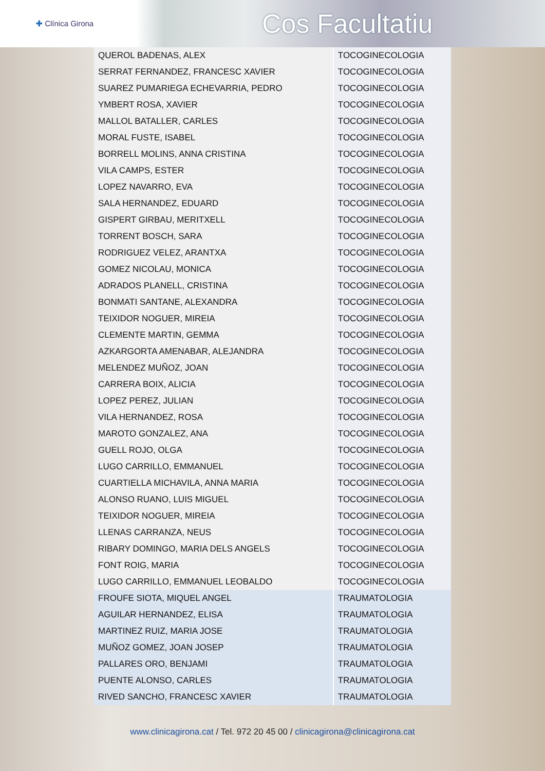✚ Clínica Girona
Cos Facultatiu
| QUEROL BADENAS, ALEX | TOCOGINECOLOGIA |
| SERRAT FERNANDEZ, FRANCESC XAVIER | TOCOGINECOLOGIA |
| SUAREZ PUMARIEGA ECHEVARRIA, PEDRO | TOCOGINECOLOGIA |
| YMBERT ROSA, XAVIER | TOCOGINECOLOGIA |
| MALLOL BATALLER, CARLES | TOCOGINECOLOGIA |
| MORAL FUSTE, ISABEL | TOCOGINECOLOGIA |
| BORRELL MOLINS, ANNA CRISTINA | TOCOGINECOLOGIA |
| VILA CAMPS, ESTER | TOCOGINECOLOGIA |
| LOPEZ NAVARRO, EVA | TOCOGINECOLOGIA |
| SALA HERNANDEZ, EDUARD | TOCOGINECOLOGIA |
| GISPERT GIRBAU, MERITXELL | TOCOGINECOLOGIA |
| TORRENT BOSCH, SARA | TOCOGINECOLOGIA |
| RODRIGUEZ VELEZ, ARANTXA | TOCOGINECOLOGIA |
| GOMEZ NICOLAU, MONICA | TOCOGINECOLOGIA |
| ADRADOS PLANELL, CRISTINA | TOCOGINECOLOGIA |
| BONMATI SANTANE, ALEXANDRA | TOCOGINECOLOGIA |
| TEIXIDOR NOGUER, MIREIA | TOCOGINECOLOGIA |
| CLEMENTE MARTIN, GEMMA | TOCOGINECOLOGIA |
| AZKARGORTA AMENABAR, ALEJANDRA | TOCOGINECOLOGIA |
| MELENDEZ MUÑOZ, JOAN | TOCOGINECOLOGIA |
| CARRERA BOIX, ALICIA | TOCOGINECOLOGIA |
| LOPEZ PEREZ, JULIAN | TOCOGINECOLOGIA |
| VILA HERNANDEZ, ROSA | TOCOGINECOLOGIA |
| MAROTO GONZALEZ, ANA | TOCOGINECOLOGIA |
| GUELL ROJO, OLGA | TOCOGINECOLOGIA |
| LUGO CARRILLO, EMMANUEL | TOCOGINECOLOGIA |
| CUARTIELLA MICHAVILA, ANNA MARIA | TOCOGINECOLOGIA |
| ALONSO RUANO, LUIS MIGUEL | TOCOGINECOLOGIA |
| TEIXIDOR NOGUER, MIREIA | TOCOGINECOLOGIA |
| LLENAS CARRANZA, NEUS | TOCOGINECOLOGIA |
| RIBARY DOMINGO, MARIA DELS ANGELS | TOCOGINECOLOGIA |
| FONT ROIG, MARIA | TOCOGINECOLOGIA |
| LUGO CARRILLO, EMMANUEL LEOBALDO | TOCOGINECOLOGIA |
| FROUFE SIOTA, MIQUEL ANGEL | TRAUMATOLOGIA |
| AGUILAR HERNANDEZ, ELISA | TRAUMATOLOGIA |
| MARTINEZ RUIZ, MARIA JOSE | TRAUMATOLOGIA |
| MUÑOZ GOMEZ, JOAN JOSEP | TRAUMATOLOGIA |
| PALLARES ORO, BENJAMI | TRAUMATOLOGIA |
| PUENTE ALONSO, CARLES | TRAUMATOLOGIA |
| RIVED SANCHO, FRANCESC XAVIER | TRAUMATOLOGIA |
www.clinicagirona.cat / Tel. 972 20 45 00 / clinicagirona@clinicagirona.cat